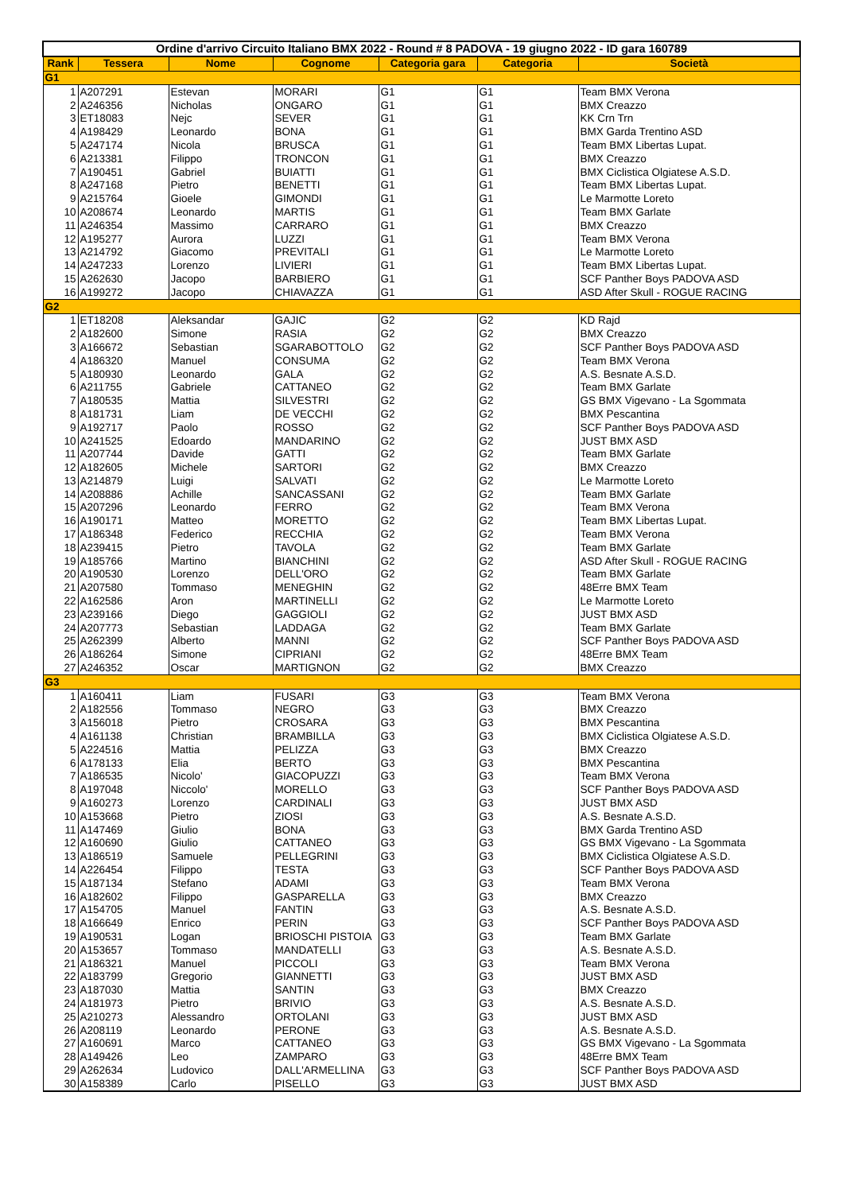| Ordine d'arrivo Circuito Italiano BMX 2022 - Round # 8 PADOVA - 19 giugno 2022 - ID gara 160789 | | | | | | |
| --- | --- | --- | --- | --- | --- | --- |
| Rank | Tessera | Nome | Cognome | Categoria gara | Categoria | Società |
| G1 | | | | | | |
| 1 | A207291 | Estevan | MORARI | G1 | G1 | Team BMX Verona |
| 2 | A246356 | Nicholas | ONGARO | G1 | G1 | BMX Creazzo |
| 3 | ET18083 | Nejc | SEVER | G1 | G1 | KK Crn Trn |
| 4 | A198429 | Leonardo | BONA | G1 | G1 | BMX Garda Trentino ASD |
| 5 | A247174 | Nicola | BRUSCA | G1 | G1 | Team BMX Libertas Lupat. |
| 6 | A213381 | Filippo | TRONCON | G1 | G1 | BMX Creazzo |
| 7 | A190451 | Gabriel | BUIATTI | G1 | G1 | BMX Ciclistica Olgiatese A.S.D. |
| 8 | A247168 | Pietro | BENETTI | G1 | G1 | Team BMX Libertas Lupat. |
| 9 | A215764 | Gioele | GIMONDI | G1 | G1 | Le Marmotte Loreto |
| 10 | A208674 | Leonardo | MARTIS | G1 | G1 | Team BMX Garlate |
| 11 | A246354 | Massimo | CARRARO | G1 | G1 | BMX Creazzo |
| 12 | A195277 | Aurora | LUZZI | G1 | G1 | Team BMX Verona |
| 13 | A214792 | Giacomo | PREVITALI | G1 | G1 | Le Marmotte Loreto |
| 14 | A247233 | Lorenzo | LIVIERI | G1 | G1 | Team BMX Libertas Lupat. |
| 15 | A262630 | Jacopo | BARBIERO | G1 | G1 | SCF Panther Boys PADOVA ASD |
| 16 | A199272 | Jacopo | CHIAVAZZA | G1 | G1 | ASD After Skull - ROGUE RACING |
| G2 | | | | | | |
| 1 | ET18208 | Aleksandar | GAJIC | G2 | G2 | KD Rajd |
| 2 | A182600 | Simone | RASIA | G2 | G2 | BMX Creazzo |
| 3 | A166672 | Sebastian | SGARABOTTOLO | G2 | G2 | SCF Panther Boys PADOVA ASD |
| 4 | A186320 | Manuel | CONSUMA | G2 | G2 | Team BMX Verona |
| 5 | A180930 | Leonardo | GALA | G2 | G2 | A.S. Besnate A.S.D. |
| 6 | A211755 | Gabriele | CATTANEO | G2 | G2 | Team BMX Garlate |
| 7 | A180535 | Mattia | SILVESTRI | G2 | G2 | GS BMX Vigevano - La Sgommata |
| 8 | A181731 | Liam | DE VECCHI | G2 | G2 | BMX Pescantina |
| 9 | A192717 | Paolo | ROSSO | G2 | G2 | SCF Panther Boys PADOVA ASD |
| 10 | A241525 | Edoardo | MANDARINO | G2 | G2 | JUST BMX ASD |
| 11 | A207744 | Davide | GATTI | G2 | G2 | Team BMX Garlate |
| 12 | A182605 | Michele | SARTORI | G2 | G2 | BMX Creazzo |
| 13 | A214879 | Luigi | SALVATI | G2 | G2 | Le Marmotte Loreto |
| 14 | A208886 | Achille | SANCASSANI | G2 | G2 | Team BMX Garlate |
| 15 | A207296 | Leonardo | FERRO | G2 | G2 | Team BMX Verona |
| 16 | A190171 | Matteo | MORETTO | G2 | G2 | Team BMX Libertas Lupat. |
| 17 | A186348 | Federico | RECCHIA | G2 | G2 | Team BMX Verona |
| 18 | A239415 | Pietro | TAVOLA | G2 | G2 | Team BMX Garlate |
| 19 | A185766 | Martino | BIANCHINI | G2 | G2 | ASD After Skull - ROGUE RACING |
| 20 | A190530 | Lorenzo | DELL'ORO | G2 | G2 | Team BMX Garlate |
| 21 | A207580 | Tommaso | MENEGHIN | G2 | G2 | 48Erre BMX Team |
| 22 | A162586 | Aron | MARTINELLI | G2 | G2 | Le Marmotte Loreto |
| 23 | A239166 | Diego | GAGGIOLI | G2 | G2 | JUST BMX ASD |
| 24 | A207773 | Sebastian | LADDAGA | G2 | G2 | Team BMX Garlate |
| 25 | A262399 | Alberto | MANNI | G2 | G2 | SCF Panther Boys PADOVA ASD |
| 26 | A186264 | Simone | CIPRIANI | G2 | G2 | 48Erre BMX Team |
| 27 | A246352 | Oscar | MARTIGNON | G2 | G2 | BMX Creazzo |
| G3 | | | | | | |
| 1 | A160411 | Liam | FUSARI | G3 | G3 | Team BMX Verona |
| 2 | A182556 | Tommaso | NEGRO | G3 | G3 | BMX Creazzo |
| 3 | A156018 | Pietro | CROSARA | G3 | G3 | BMX Pescantina |
| 4 | A161138 | Christian | BRAMBILLA | G3 | G3 | BMX Ciclistica Olgiatese A.S.D. |
| 5 | A224516 | Mattia | PELIZZA | G3 | G3 | BMX Creazzo |
| 6 | A178133 | Elia | BERTO | G3 | G3 | BMX Pescantina |
| 7 | A186535 | Nicolo' | GIACOPUZZI | G3 | G3 | Team BMX Verona |
| 8 | A197048 | Niccolo' | MORELLO | G3 | G3 | SCF Panther Boys PADOVA ASD |
| 9 | A160273 | Lorenzo | CARDINALI | G3 | G3 | JUST BMX ASD |
| 10 | A153668 | Pietro | ZIOSI | G3 | G3 | A.S. Besnate A.S.D. |
| 11 | A147469 | Giulio | BONA | G3 | G3 | BMX Garda Trentino ASD |
| 12 | A160690 | Giulio | CATTANEO | G3 | G3 | GS BMX Vigevano - La Sgommata |
| 13 | A186519 | Samuele | PELLEGRINI | G3 | G3 | BMX Ciclistica Olgiatese A.S.D. |
| 14 | A226454 | Filippo | TESTA | G3 | G3 | SCF Panther Boys PADOVA ASD |
| 15 | A187134 | Stefano | ADAMI | G3 | G3 | Team BMX Verona |
| 16 | A182602 | Filippo | GASPARELLA | G3 | G3 | BMX Creazzo |
| 17 | A154705 | Manuel | FANTIN | G3 | G3 | A.S. Besnate A.S.D. |
| 18 | A166649 | Enrico | PERIN | G3 | G3 | SCF Panther Boys PADOVA ASD |
| 19 | A190531 | Logan | BRIOSCHI PISTOIA | G3 | G3 | Team BMX Garlate |
| 20 | A153657 | Tommaso | MANDATELLI | G3 | G3 | A.S. Besnate A.S.D. |
| 21 | A186321 | Manuel | PICCOLI | G3 | G3 | Team BMX Verona |
| 22 | A183799 | Gregorio | GIANNETTI | G3 | G3 | JUST BMX ASD |
| 23 | A187030 | Mattia | SANTIN | G3 | G3 | BMX Creazzo |
| 24 | A181973 | Pietro | BRIVIO | G3 | G3 | A.S. Besnate A.S.D. |
| 25 | A210273 | Alessandro | ORTOLANI | G3 | G3 | JUST BMX ASD |
| 26 | A208119 | Leonardo | PERONE | G3 | G3 | A.S. Besnate A.S.D. |
| 27 | A160691 | Marco | CATTANEO | G3 | G3 | GS BMX Vigevano - La Sgommata |
| 28 | A149426 | Leo | ZAMPARO | G3 | G3 | 48Erre BMX Team |
| 29 | A262634 | Ludovico | DALL'ARMELLINA | G3 | G3 | SCF Panther Boys PADOVA ASD |
| 30 | A158389 | Carlo | PISELLO | G3 | G3 | JUST BMX ASD |